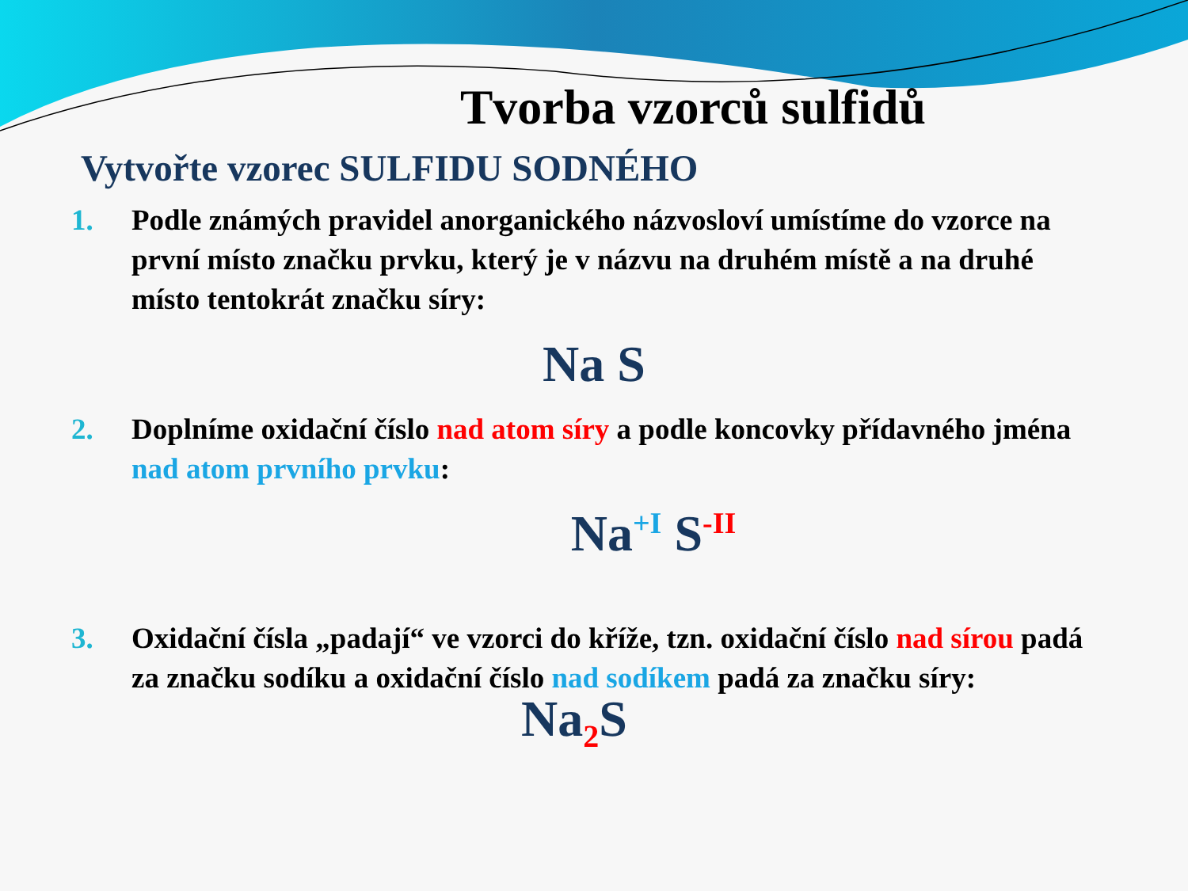Tvorba vzorců sulfidů
Vytvořte vzorec SULFIDU SODNÉHO
1. Podle známých pravidel anorganického názvosloví umístíme do vzorce na první místo značku prvku, který je v názvu na druhém místě a na druhé místo tentokrát značku síry:
Na S
2. Doplníme oxidační číslo nad atom síry a podle koncovky přídavného jména nad atom prvního prvku:
Na<sup>+I</sup> S<sup>-II</sup>
3. Oxidační čísla „padají“ ve vzorci do kříže, tzn. oxidační číslo nad sírou padá za značku sodíku a oxidační číslo nad sodíkem padá za značku síry:
Na<sub>2</sub>S